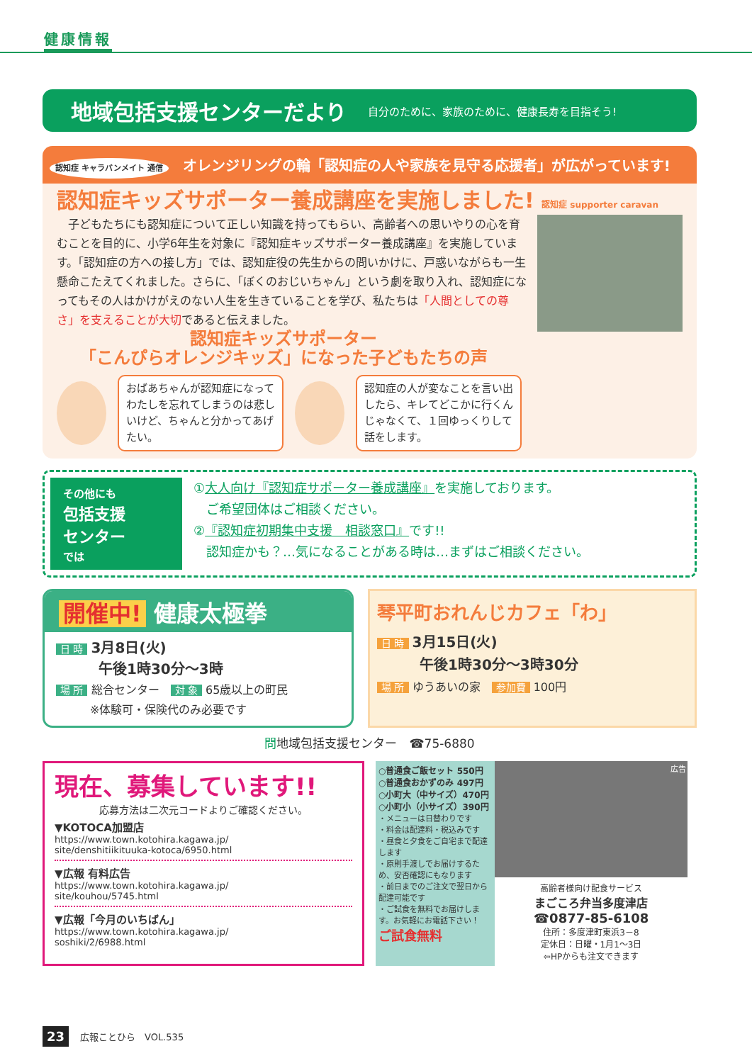健康情報
地域包括支援センターだより 自分のために、家族のために、健康長寿を目指そう!
認知症 キャラバンメイト 通信 オレンジリングの輪「認知症の人や家族を見守る応援者」が広がっています!
認知症キッズサポーター養成講座を実施しました! 認知症 supporter caravan
　子どもたちにも認知症について正しい知識を持ってもらい、高齢者への思いやりの心を育むことを目的に、小学6年生を対象に『認知症キッズサポーター養成講座』を実施しています。「認知症の方への接し方」では、認知症役の先生からの問いかけに、戸惑いながらも一生懸命こたえてくれました。さらに、「ぼくのおじいちゃん」という劇を取り入れ、認知症になってもその人はかけがえのない人生を生きていることを学び、私たちは「人間としての尊さ」を支えることが大切であると伝えました。
認知症キッズサポーター
「こんぴらオレンジキッズ」になった子どもたちの声
おばあちゃんが認知症になってわたしを忘れてしまうのは悲しいけど、ちゃんと分かってあげたい。
認知症の人が変なことを言い出したら、キレてどこかに行くんじゃなくて、１回ゆっくりして話をします。
その他にも
包括支援
センター
では
①大人向け『認知症サポーター養成講座』を実施しております。
　ご希望団体はご相談ください。
②『認知症初期集中支援　相談窓口』です!!
　認知症かも？…気になることがある時は…まずはご相談ください。
開催中! 健康太極拳
日 時 3月8日(火)
　　　午後1時30分～3時
場 所 総合センター　対 象 65歳以上の町民
　　　※体験可・保険代のみ必要です
琴平町おれんじカフェ「わ」
日 時 3月15日(火)
　　　午後1時30分～3時30分
場 所 ゆうあいの家　参加費 100円
問地域包括支援センター　☎75-6880
現在、募集しています!!
応募方法は二次元コードよりご確認ください。
▼KOTOCA加盟店
https://www.town.kotohira.kagawa.jp/
site/denshitiikituuka-kotoca/6950.html
▼広報 有料広告
https://www.town.kotohira.kagawa.jp/
site/kouhou/5745.html
▼広報「今月のいちばん」
https://www.town.kotohira.kagawa.jp/
soshiki/2/6988.html
○普通食ご飯セット 550円
○普通食おかずのみ 497円
○小町大（中サイズ）470円
○小町小（小サイズ）390円
・メニューは日替わりです
・料金は配達料・税込みです
・昼食と夕食をご自宅まで配達します
・原則手渡しでお届けするため、安否確認にもなります
・前日までのご注文で翌日から配達可能です
・ご試食を無料でお届けします。お気軽にお電話下さい！
ご試食無料
広告
高齢者様向け配食サービス
まごころ弁当多度津店
☎0877-85-6108
住所：多度津町東浜3－8
定休日：日曜・1月1～3日
⇦HPからも注文できます
23 広報ことひら　VOL.535